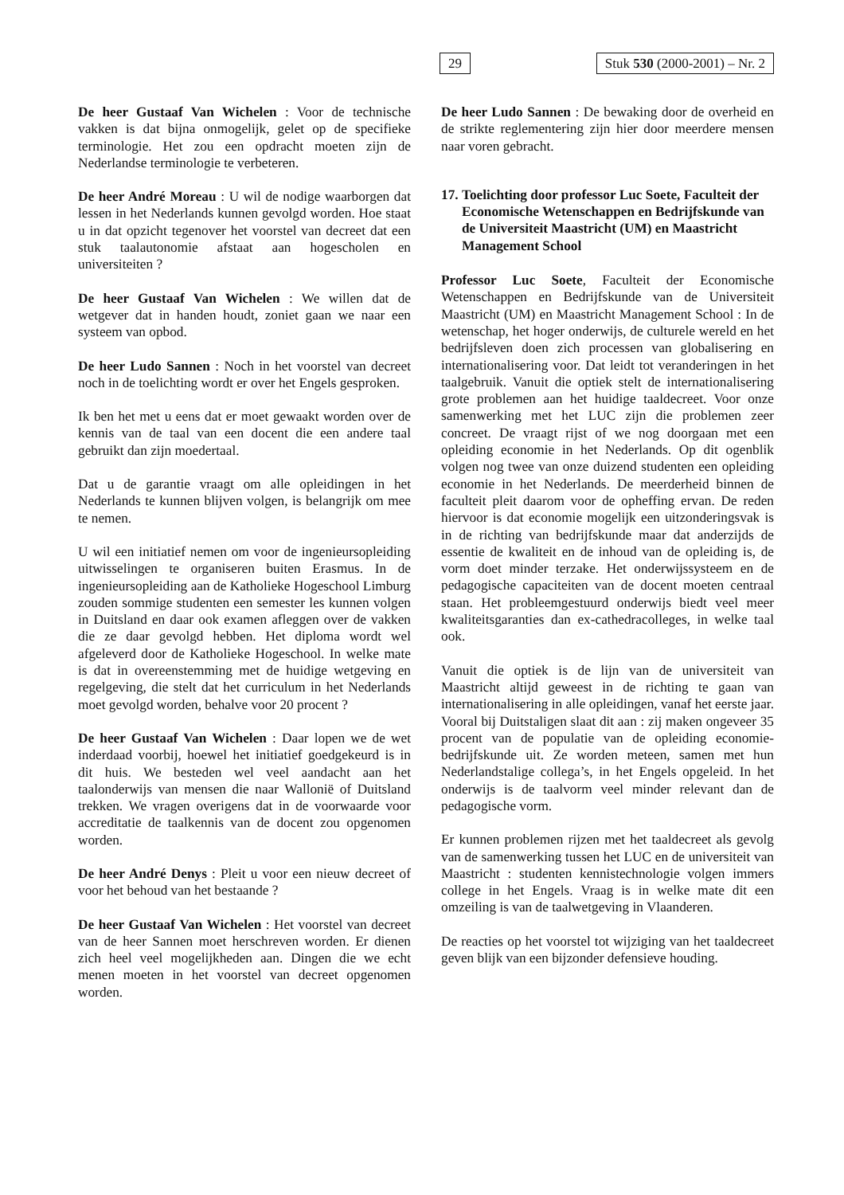29 Stuk 530 (2000-2001) – Nr. 2
De heer Gustaaf Van Wichelen : Voor de technische vakken is dat bijna onmogelijk, gelet op de specifieke terminologie. Het zou een opdracht moeten zijn de Nederlandse terminologie te verbeteren.
De heer André Moreau : U wil de nodige waarborgen dat lessen in het Nederlands kunnen gevolgd worden. Hoe staat u in dat opzicht tegenover het voorstel van decreet dat een stuk taalautonomie afstaat aan hogescholen en universiteiten ?
De heer Gustaaf Van Wichelen : We willen dat de wetgever dat in handen houdt, zoniet gaan we naar een systeem van opbod.
De heer Ludo Sannen : Noch in het voorstel van decreet noch in de toelichting wordt er over het Engels gesproken.
Ik ben het met u eens dat er moet gewaakt worden over de kennis van de taal van een docent die een andere taal gebruikt dan zijn moedertaal.
Dat u de garantie vraagt om alle opleidingen in het Nederlands te kunnen blijven volgen, is belangrijk om mee te nemen.
U wil een initiatief nemen om voor de ingenieursopleiding uitwisselingen te organiseren buiten Erasmus. In de ingenieursopleiding aan de Katholieke Hogeschool Limburg zouden sommige studenten een semester les kunnen volgen in Duitsland en daar ook examen afleggen over de vakken die ze daar gevolgd hebben. Het diploma wordt wel afgeleverd door de Katholieke Hogeschool. In welke mate is dat in overeenstemming met de huidige wetgeving en regelgeving, die stelt dat het curriculum in het Nederlands moet gevolgd worden, behalve voor 20 procent ?
De heer Gustaaf Van Wichelen : Daar lopen we de wet inderdaad voorbij, hoewel het initiatief goedgekeurd is in dit huis. We besteden wel veel aandacht aan het taalonderwijs van mensen die naar Wallonië of Duitsland trekken. We vragen overigens dat in de voorwaarde voor accreditatie de taalkennis van de docent zou opgenomen worden.
De heer André Denys : Pleit u voor een nieuw decreet of voor het behoud van het bestaande ?
De heer Gustaaf Van Wichelen : Het voorstel van decreet van de heer Sannen moet herschreven worden. Er dienen zich heel veel mogelijkheden aan. Dingen die we echt menen moeten in het voorstel van decreet opgenomen worden.
De heer Ludo Sannen : De bewaking door de overheid en de strikte reglementering zijn hier door meerdere mensen naar voren gebracht.
17.
Toelichting door professor Luc Soete, Faculteit der Economische Wetenschappen en Bedrijfskunde van de Universiteit Maastricht (UM) en Maastricht Management School
Professor Luc Soete, Faculteit der Economische Wetenschappen en Bedrijfskunde van de Universiteit Maastricht (UM) en Maastricht Management School : In de wetenschap, het hoger onderwijs, de culturele wereld en het bedrijfsleven doen zich processen van globalisering en internationalisering voor. Dat leidt tot veranderingen in het taalgebruik. Vanuit die optiek stelt de internationalisering grote problemen aan het huidige taaldecreet. Voor onze samenwerking met het LUC zijn die problemen zeer concreet. De vraagt rijst of we nog doorgaan met een opleiding economie in het Nederlands. Op dit ogenblik volgen nog twee van onze duizend studenten een opleiding economie in het Nederlands. De meerderheid binnen de faculteit pleit daarom voor de opheffing ervan. De reden hiervoor is dat economie mogelijk een uitzonderingsvak is in de richting van bedrijfskunde maar dat anderzijds de essentie de kwaliteit en de inhoud van de opleiding is, de vorm doet minder terzake. Het onderwijssysteem en de pedagogische capaciteiten van de docent moeten centraal staan. Het probleemgestuurd onderwijs biedt veel meer kwaliteitsgaranties dan ex-cathedracolleges, in welke taal ook.
Vanuit die optiek is de lijn van de universiteit van Maastricht altijd geweest in de richting te gaan van internationalisering in alle opleidingen, vanaf het eerste jaar. Vooral bij Duitstaligen slaat dit aan : zij maken ongeveer 35 procent van de populatie van de opleiding economie-bedrijfskunde uit. Ze worden meteen, samen met hun Nederlandstalige collega’s, in het Engels opgeleid. In het onderwijs is de taalvorm veel minder relevant dan de pedagogische vorm.
Er kunnen problemen rijzen met het taaldecreet als gevolg van de samenwerking tussen het LUC en de universiteit van Maastricht : studenten kennistechnologie volgen immers college in het Engels. Vraag is in welke mate dit een omzeiling is van de taalwetgeving in Vlaanderen.
De reacties op het voorstel tot wijziging van het taaldecreet geven blijk van een bijzonder defensieve houding.